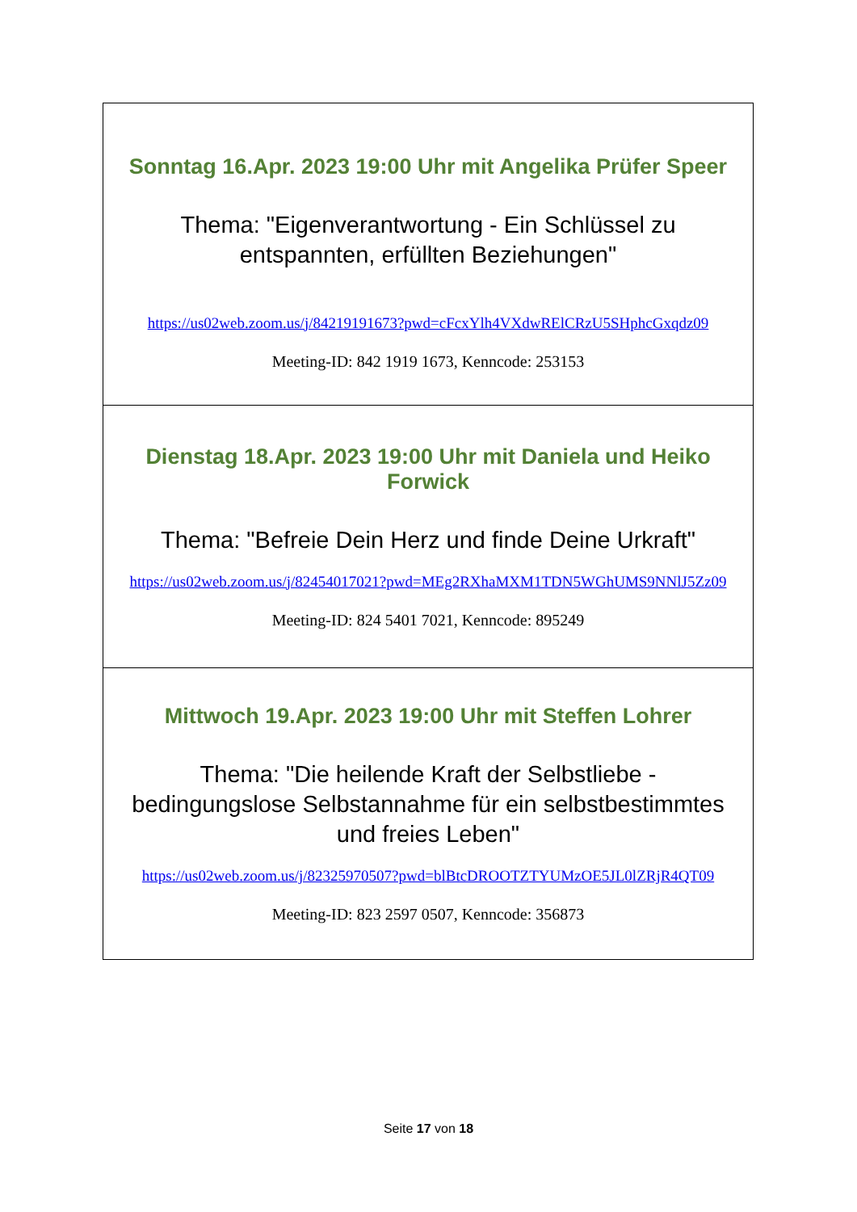| Sonntag 16.Apr. 2023 19:00 Uhr mit Angelika Prüfer Speer Thema: "Eigenverantwortung - Ein Schlüssel zu entspannten, erfüllten Beziehungen" https://us02web.zoom.us/j/84219191673?pwd=cFcxYlh4VXdwRElCRzU5SHphcGxqdz09 Meeting-ID: 842 1919 1673, Kenncode: 253153 |
| Dienstag 18.Apr. 2023 19:00 Uhr mit Daniela und Heiko Forwick Thema: "Befreie Dein Herz und finde Deine Urkraft" https://us02web.zoom.us/j/82454017021?pwd=MEg2RXhaMXM1TDN5WGhUMS9NNlJ5Zz09 Meeting-ID: 824 5401 7021, Kenncode: 895249 |
| Mittwoch 19.Apr. 2023 19:00 Uhr mit Steffen Lohrer Thema: "Die heilende Kraft der Selbstliebe - bedingungslose Selbstannahme für ein selbstbestimmtes und freies Leben" https://us02web.zoom.us/j/82325970507?pwd=blBtcDROOTZTYUMzOE5JL0lZRjR4QT09 Meeting-ID: 823 2597 0507, Kenncode: 356873 |
Seite 17 von 18